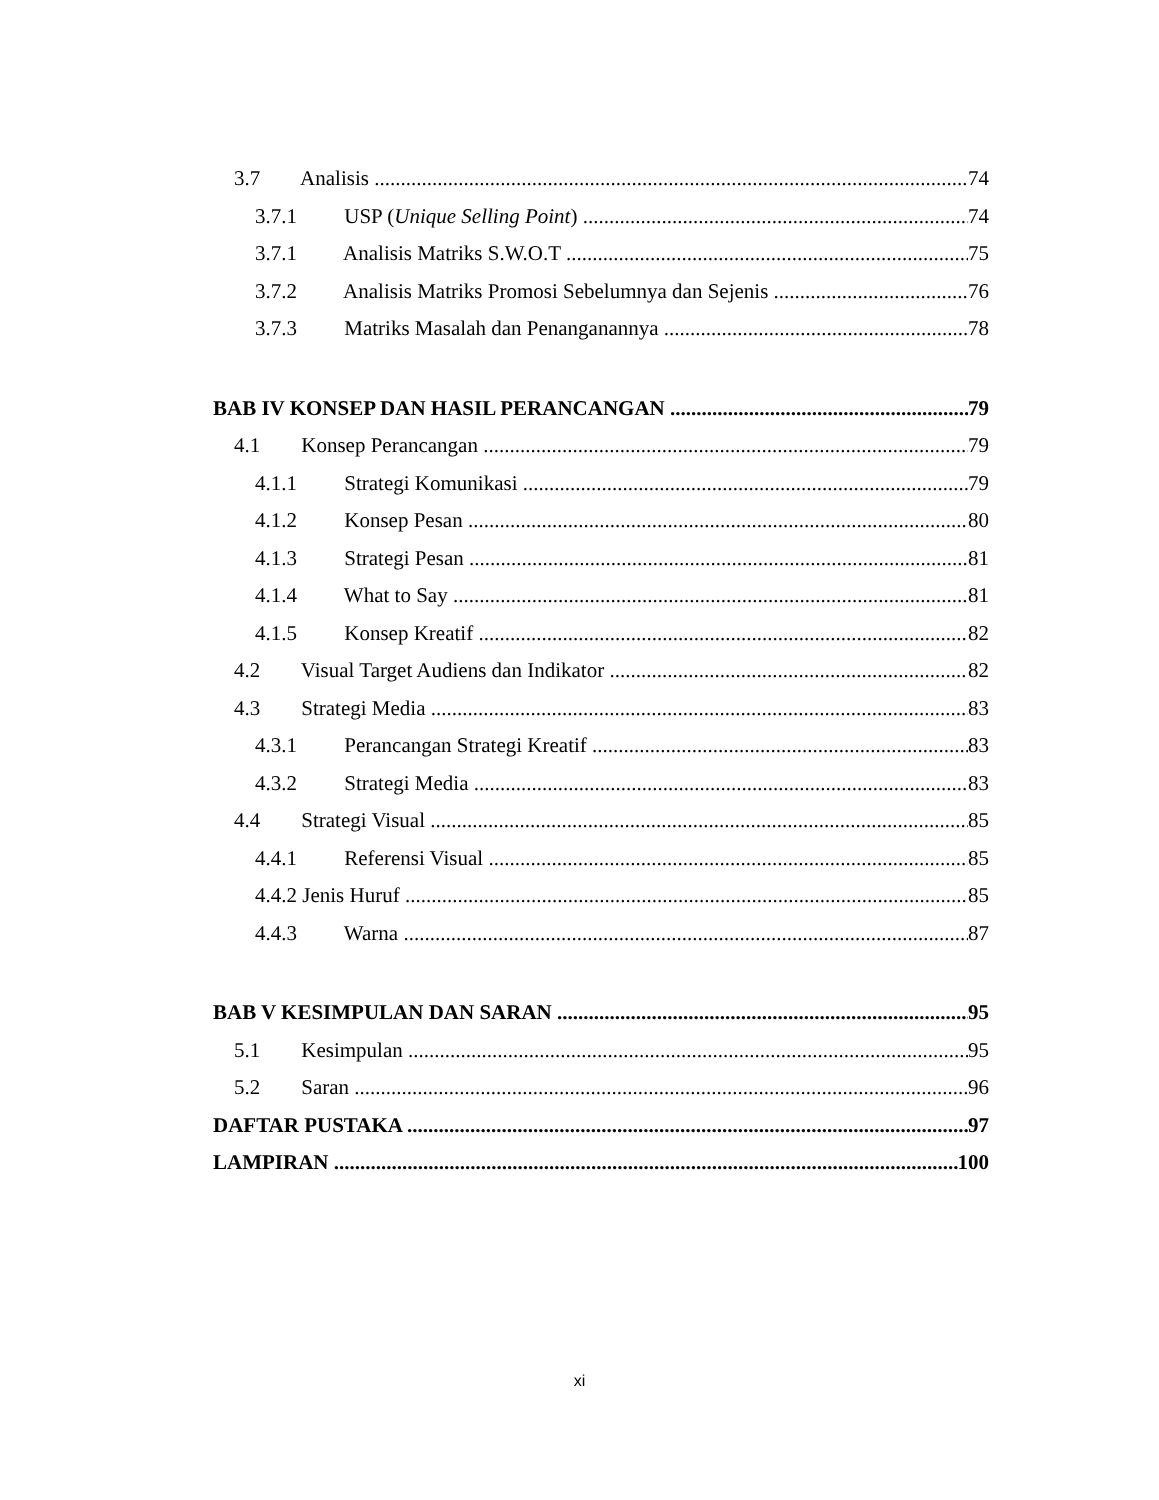3.7 Analisis 74
3.7.1 USP (Unique Selling Point) 74
3.7.1 Analisis Matriks S.W.O.T 75
3.7.2 Analisis Matriks Promosi Sebelumnya dan Sejenis 76
3.7.3 Matriks Masalah dan Penanganannya 78
BAB IV KONSEP DAN HASIL PERANCANGAN 79
4.1 Konsep Perancangan 79
4.1.1 Strategi Komunikasi 79
4.1.2 Konsep Pesan 80
4.1.3 Strategi Pesan 81
4.1.4 What to Say 81
4.1.5 Konsep Kreatif 82
4.2 Visual Target Audiens dan Indikator 82
4.3 Strategi Media 83
4.3.1 Perancangan Strategi Kreatif 83
4.3.2 Strategi Media 83
4.4 Strategi Visual 85
4.4.1 Referensi Visual 85
4.4.2 Jenis Huruf 85
4.4.3 Warna 87
BAB V KESIMPULAN DAN SARAN 95
5.1 Kesimpulan 95
5.2 Saran 96
DAFTAR PUSTAKA 97
LAMPIRAN 100
xi